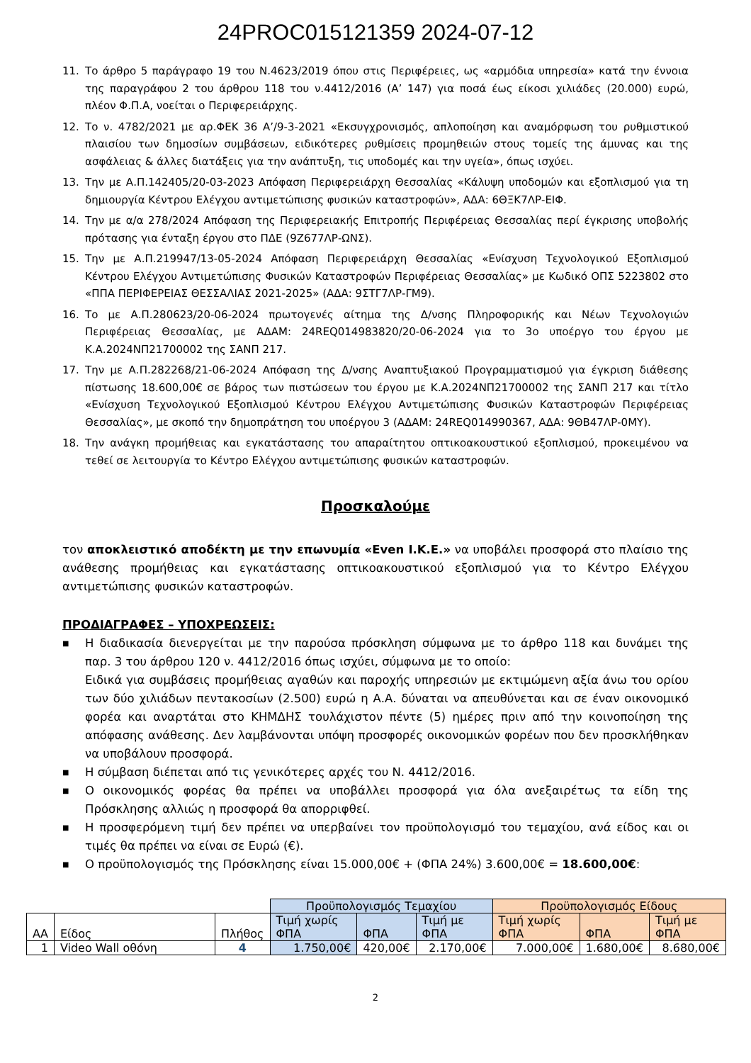24PROC015121359 2024-07-12
11. Το άρθρο 5 παράγραφο 19 του Ν.4623/2019 όπου στις Περιφέρειες, ως «αρμόδια υπηρεσία» κατά την έννοια της παραγράφου 2 του άρθρου 118 του ν.4412/2016 (Α’ 147) για ποσά έως είκοσι χιλιάδες (20.000) ευρώ, πλέον Φ.Π.Α, νοείται ο Περιφερειάρχης.
12. Το ν. 4782/2021 με αρ.ΦΕΚ 36 Α’/9-3-2021 «Εκσυγχρονισμός, απλοποίηση και αναμόρφωση του ρυθμιστικού πλαισίου των δημοσίων συμβάσεων, ειδικότερες ρυθμίσεις προμηθειών στους τομείς της άμυνας και της ασφάλειας & άλλες διατάξεις για την ανάπτυξη, τις υποδομές και την υγεία», όπως ισχύει.
13. Την με Α.Π.142405/20-03-2023 Απόφαση Περιφερειάρχη Θεσσαλίας «Κάλυψη υποδομών και εξοπλισμού για τη δημιουργία Κέντρου Ελέγχου αντιμετώπισης φυσικών καταστροφών», ΑΔΑ: 6ΘΞΚ7ΛΡ-ΕΙΦ.
14. Την με α/α 278/2024 Απόφαση της Περιφερειακής Επιτροπής Περιφέρειας Θεσσαλίας περί έγκρισης υποβολής πρότασης για ένταξη έργου στο ΠΔΕ (9Ζ677ΛΡ-ΩΝΣ).
15. Την με Α.Π.219947/13-05-2024 Απόφαση Περιφερειάρχη Θεσσαλίας «Ενίσχυση Τεχνολογικού Εξοπλισμού Κέντρου Ελέγχου Αντιμετώπισης Φυσικών Καταστροφών Περιφέρειας Θεσσαλίας» με Κωδικό ΟΠΣ 5223802 στο «ΠΠΑ ΠΕΡΙΦΕΡΕΙΑΣ ΘΕΣΣΑΛΙΑΣ 2021-2025» (ΑΔΑ: 9ΣΤΓ7ΛΡ-ΓΜ9).
16. Το με Α.Π.280623/20-06-2024 πρωτογενές αίτημα της Δ/νσης Πληροφορικής και Νέων Τεχνολογιών Περιφέρειας Θεσσαλίας, με ΑΔΑΜ: 24REQ014983820/20-06-2024 για το 3ο υποέργο του έργου με Κ.Α.2024ΝΠ21700002 της ΣΑΝΠ 217.
17. Την με Α.Π.282268/21-06-2024 Απόφαση της Δ/νσης Αναπτυξιακού Προγραμματισμού για έγκριση διάθεσης πίστωσης 18.600,00€ σε βάρος των πιστώσεων του έργου με Κ.Α.2024ΝΠ21700002 της ΣΑΝΠ 217 και τίτλο «Ενίσχυση Τεχνολογικού Εξοπλισμού Κέντρου Ελέγχου Αντιμετώπισης Φυσικών Καταστροφών Περιφέρειας Θεσσαλίας», με σκοπό την δημοπράτηση του υποέργου 3 (ΑΔΑΜ: 24REQ014990367, ΑΔΑ: 9ΘΒ47ΛΡ-0ΜΥ).
18. Την ανάγκη προμήθειας και εγκατάστασης του απαραίτητου οπτικοακουστικού εξοπλισμού, προκειμένου να τεθεί σε λειτουργία το Κέντρο Ελέγχου αντιμετώπισης φυσικών καταστροφών.
Προσκαλούμε
τον αποκλειστικό αποδέκτη με την επωνυμία «Even Ι.Κ.Ε.» να υποβάλει προσφορά στο πλαίσιο της ανάθεσης προμήθειας και εγκατάστασης οπτικοακουστικού εξοπλισμού για το Κέντρο Ελέγχου αντιμετώπισης φυσικών καταστροφών.
ΠΡΟΔΙΑΓΡΑΦΕΣ – ΥΠΟΧΡΕΩΣΕΙΣ:
■ Η διαδικασία διενεργείται με την παρούσα πρόσκληση σύμφωνα με το άρθρο 118 και δυνάμει της παρ. 3 του άρθρου 120 ν. 4412/2016 όπως ισχύει, σύμφωνα με το οποίο:
Ειδικά για συμβάσεις προμήθειας αγαθών και παροχής υπηρεσιών με εκτιμώμενη αξία άνω του ορίου των δύο χιλιάδων πεντακοσίων (2.500) ευρώ η Α.Α. δύναται να απευθύνεται και σε έναν οικονομικό φορέα και αναρτάται στο ΚΗΜΔΗΣ τουλάχιστον πέντε (5) ημέρες πριν από την κοινοποίηση της απόφασης ανάθεσης. Δεν λαμβάνονται υπόψη προσφορές οικονομικών φορέων που δεν προσκλήθηκαν να υποβάλουν προσφορά.
■ Η σύμβαση διέπεται από τις γενικότερες αρχές του Ν. 4412/2016.
■ Ο οικονομικός φορέας θα πρέπει να υποβάλλει προσφορά για όλα ανεξαιρέτως τα είδη της Πρόσκλησης αλλιώς η προσφορά θα απορριφθεί.
■ Η προσφερόμενη τιμή δεν πρέπει να υπερβαίνει τον προϋπολογισμό του τεμαχίου, ανά είδος και οι τιμές θα πρέπει να είναι σε Ευρώ (€).
■ Ο προϋπολογισμός της Πρόσκλησης είναι 15.000,00€ + (ΦΠΑ 24%) 3.600,00€ = 18.600,00€:
| | | | Προϋπολογισμός Τεμαχίου | | | Προϋπολογισμός Είδους | | |
| ΑΑ | Είδος | Πλήθος | Τιμή χωρίς ΦΠΑ | ΦΠΑ | Τιμή με ΦΠΑ | Τιμή χωρίς ΦΠΑ | ΦΠΑ | Τιμή με ΦΠΑ |
| 1 | Video Wall οθόνη | 4 | 1.750,00€ | 420,00€ | 2.170,00€ | 7.000,00€ | 1.680,00€ | 8.680,00€ |
2